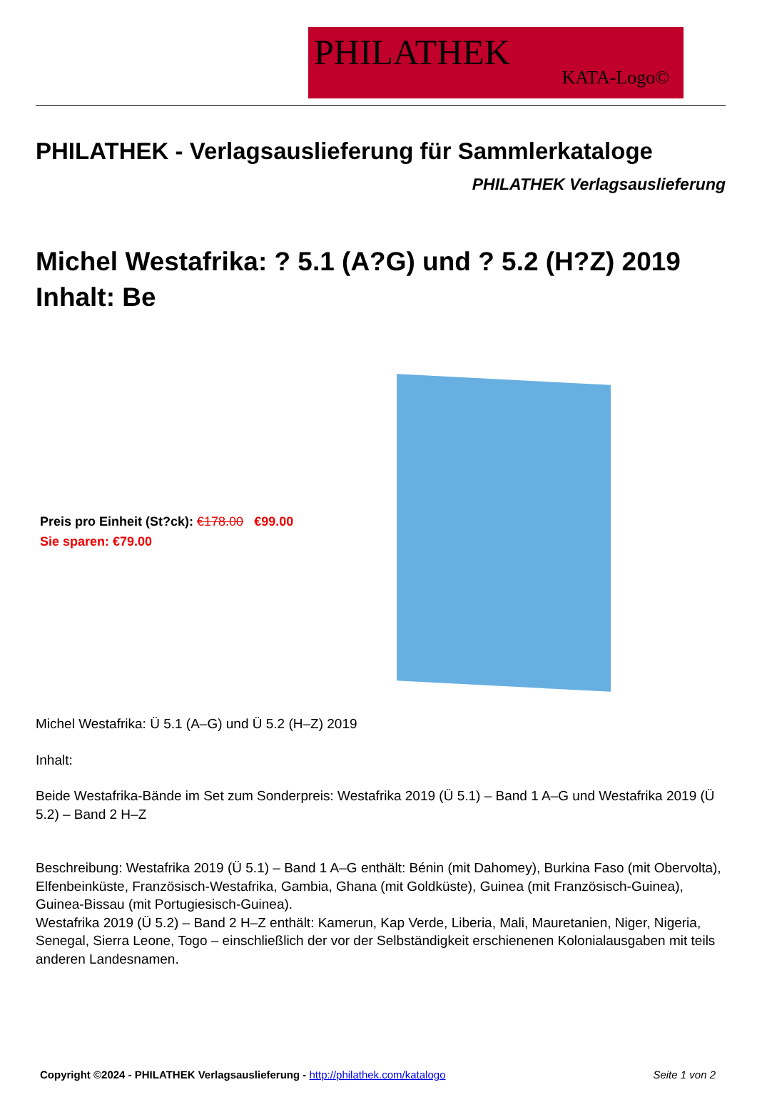PHILATHEK
KATA-Logo©
PHILATHEK - Verlagsauslieferung für Sammlerkataloge
PHILATHEK Verlagsauslieferung
Michel Westafrika: ? 5.1 (A?G) und ? 5.2 (H?Z) 2019 Inhalt: Be
Preis pro Einheit (St?ck): €178.00 €99.00
Sie sparen: €79.00
Michel Westafrika: Ü 5.1 (A–G) und Ü 5.2 (H–Z) 2019
Inhalt:
Beide Westafrika-Bände im Set zum Sonderpreis: Westafrika 2019 (Ü 5.1) – Band 1 A–G und Westafrika 2019 (Ü 5.2) – Band 2 H–Z
Beschreibung: Westafrika 2019 (Ü 5.1) – Band 1 A–G enthält: Bénin (mit Dahomey), Burkina Faso (mit Obervolta), Elfenbeinküste, Französisch-Westafrika, Gambia, Ghana (mit Goldküste), Guinea (mit Französisch-Guinea), Guinea-Bissau (mit Portugiesisch-Guinea).
Westafrika 2019 (Ü 5.2) – Band 2 H–Z enthält: Kamerun, Kap Verde, Liberia, Mali, Mauretanien, Niger, Nigeria, Senegal, Sierra Leone, Togo – einschließlich der vor der Selbständigkeit erschienenen Kolonialausgaben mit teils anderen Landesnamen.
Copyright ©2024 - PHILATHEK Verlagsauslieferung - http://philathek.com/katalogo Seite 1 von 2